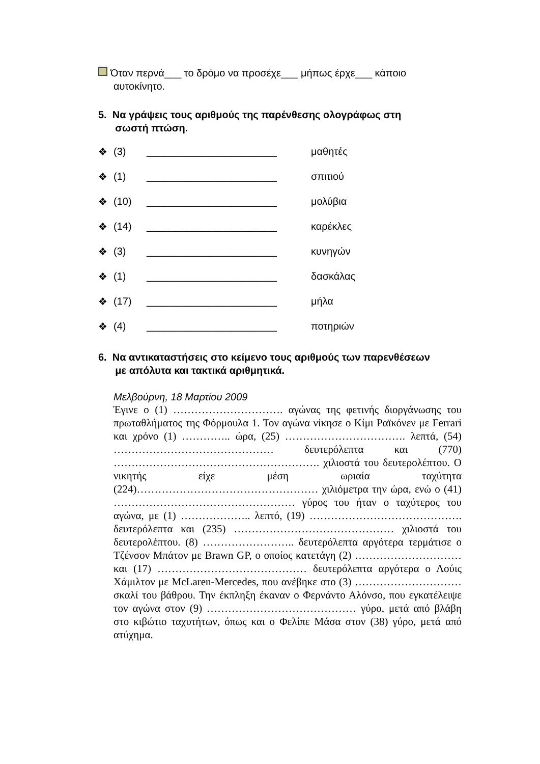Όταν περνά___ το δρόμο να προσέχε___ μήπως έρχε___ κάποιο
αυτοκίνητο.
5. Να γράψεις τους αριθμούς της παρένθεσης ολογράφως στη
σωστή πτώση.
❖ (3) _______________________ μαθητές
❖ (1) _______________________ σπιτιού
❖ (10) _______________________ μολύβια
❖ (14) _______________________ καρέκλες
❖ (3) _______________________ κυνηγών
❖ (1) _______________________ δασκάλας
❖ (17) _______________________ μήλα
❖ (4) _______________________ ποτηριών
6. Να αντικαταστήσεις στο κείμενο τους αριθμούς των παρενθέσεων
με απόλυτα και τακτικά αριθμητικά.
Μελβούρνη, 18 Μαρτίου 2009
Έγινε ο (1) …………………………. αγώνας της φετινής διοργάνωσης του πρωταθλήματος της Φόρμουλα 1. Τον αγώνα νίκησε ο Κίμι Ραϊκόνεν με Ferrari και χρόνο (1) ………….. ώρα, (25) ……………………………. λεπτά, (54) ……………………………………… δευτερόλεπτα και (770) …………………………………………………. χιλιοστά του δευτερολέπτου. Ο νικητής είχε μέση ωριαία ταχύτητα (224)…………………………………………… χιλιόμετρα την ώρα, ενώ ο (41) …………………………………………… γύρος του ήταν ο ταχύτερος του αγώνα, με (1) ……………….. λεπτό, (19) ……………………………………. δευτερόλεπτα και (235) ……………………………………… χιλιοστά του δευτερολέπτου. (8) …………………….. δευτερόλεπτα αργότερα τερμάτισε ο Τζένσον Μπάτον με Brawn GP, ο οποίος κατετάγη (2) ………………………… και (17) …………………………………… δευτερόλεπτα αργότερα ο Λούις Χάμιλτον με McLaren-Mercedes, που ανέβηκε στο (3) ………………………… σκαλί του βάθρου. Την έκπληξη έκαναν ο Φερνάντο Αλόνσο, που εγκατέλειψε τον αγώνα στον (9) …………………………………… γύρο, μετά από βλάβη στο κιβώτιο ταχυτήτων, όπως και ο Φελίπε Μάσα στον (38) γύρο, μετά από ατύχημα.